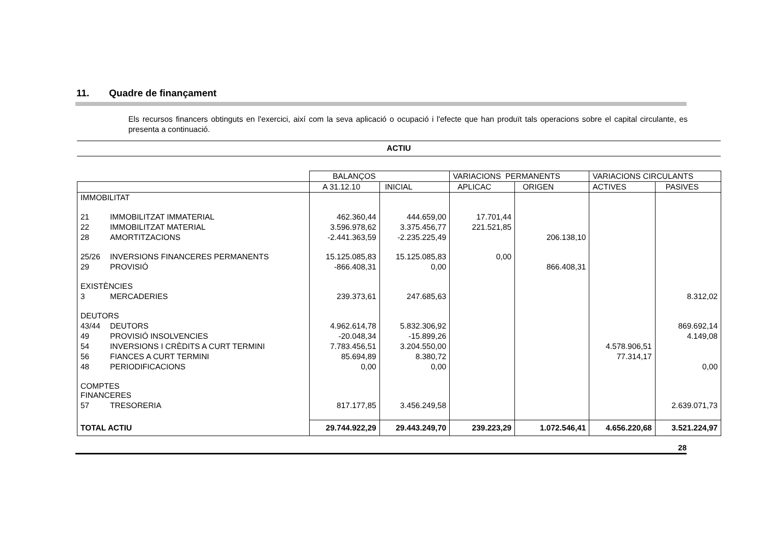11. Quadre de finançament
Els recursos financers obtinguts en l'exercici, així com la seva aplicació o ocupació i l'efecte que han produït tals operacions sobre el capital circulante, es presenta a continuació.
ACTIU
| | | BALANÇOS | | VARIACIONS PERMANENTS | | VARIACIONS CIRCULANTS | |
| --- | --- | --- | --- | --- | --- | --- | --- |
| | | A 31.12.10 | INICIAL | APLICAC | ORIGEN | ACTIVES | PASIVES |
| IMMOBILITAT | | | | | | | |
| 21 | IMMOBILITZAT IMMATERIAL | 462.360,44 | 444.659,00 | 17.701,44 | | | |
| 22 | IMMOBILITZAT MATERIAL | 3.596.978,62 | 3.375.456,77 | 221.521,85 | | | |
| 28 | AMORTITZACIONS | -2.441.363,59 | -2.235.225,49 | | 206.138,10 | | |
| 25/26 | INVERSIONS FINANCERES PERMANENTS | 15.125.085,83 | 15.125.085,83 | 0,00 | | | |
| 29 | PROVISIÓ | -866.408,31 | 0,00 | | 866.408,31 | | |
| EXISTÈNCIES | | | | | | | |
| 3 | MERCADERIES | 239.373,61 | 247.685,63 | | | | 8.312,02 |
| DEUTORS | | | | | | | |
| 43/44 | DEUTORS | 4.962.614,78 | 5.832.306,92 | | | | 869.692,14 |
| 49 | PROVISIÓ INSOLVENCIES | -20.048,34 | -15.899,26 | | | | 4.149,08 |
| 54 | INVERSIONS I CRÈDITS A CURT TERMINI | 7.783.456,51 | 3.204.550,00 | | | 4.578.906,51 | |
| 56 | FIANCES A CURT TERMINI | 85.694,89 | 8.380,72 | | | 77.314,17 | |
| 48 | PERIODIFICACIONS | 0,00 | 0,00 | | | | 0,00 |
| COMPTES FINANCERES | | | | | | | |
| 57 | TRESORERIA | 817.177,85 | 3.456.249,58 | | | | 2.639.071,73 |
| TOTAL ACTIU | | 29.744.922,29 | 29.443.249,70 | 239.223,29 | 1.072.546,41 | 4.656.220,68 | 3.521.224,97 |
28